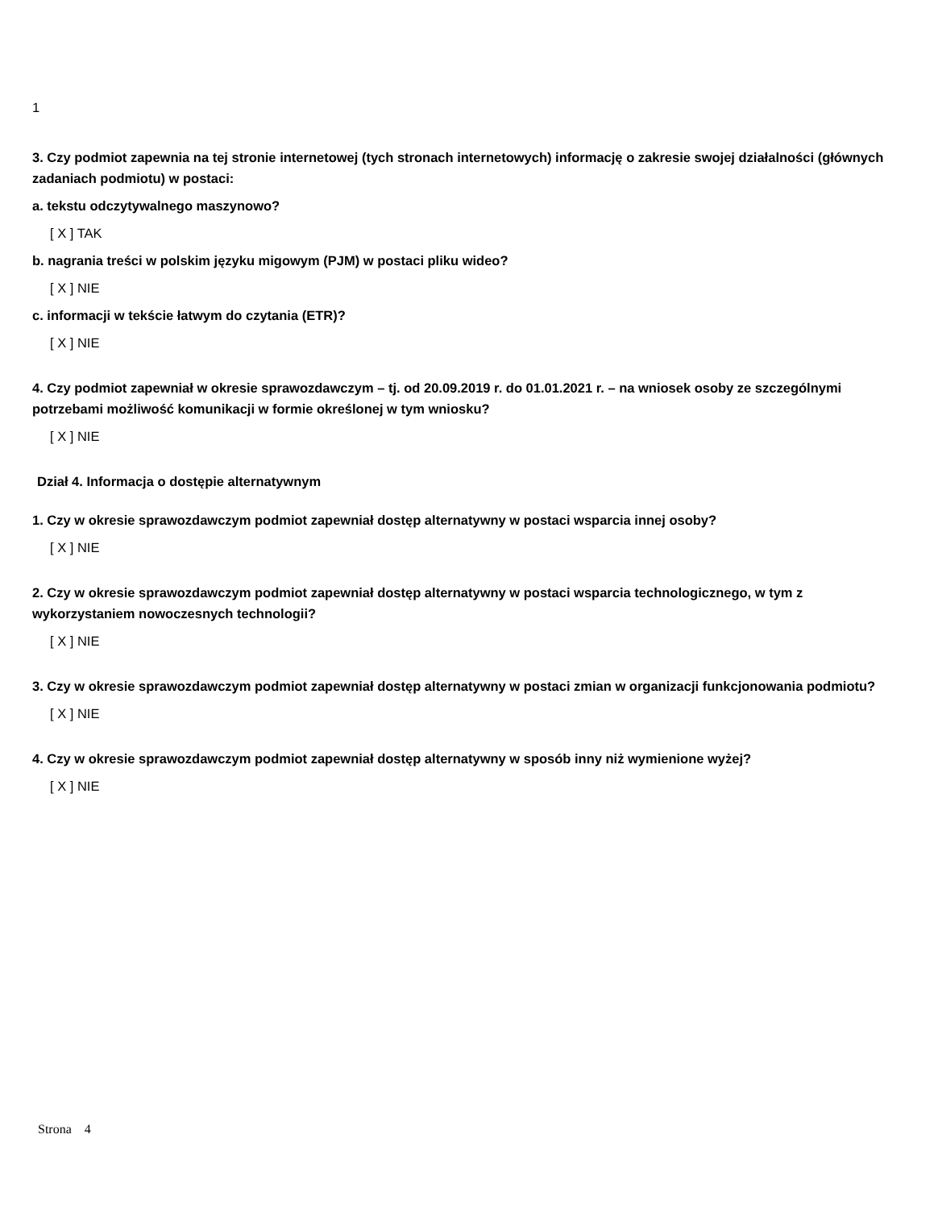1
3. Czy podmiot zapewnia na tej stronie internetowej (tych stronach internetowych) informację o zakresie swojej działalności (głównych zadaniach podmiotu) w postaci:
a. tekstu odczytywalnego maszynowo?
[ X ] TAK
b. nagrania treści w polskim języku migowym (PJM) w postaci pliku wideo?
[ X ] NIE
c. informacji w tekście łatwym do czytania (ETR)?
[ X ] NIE
4. Czy podmiot zapewniał w okresie sprawozdawczym – tj. od 20.09.2019 r. do 01.01.2021 r. – na wniosek osoby ze szczególnymi potrzebami możliwość komunikacji w formie określonej w tym wniosku?
[ X ] NIE
Dział 4. Informacja o dostępie alternatywnym
1. Czy w okresie sprawozdawczym podmiot zapewniał dostęp alternatywny w postaci wsparcia innej osoby?
[ X ] NIE
2. Czy w okresie sprawozdawczym podmiot zapewniał dostęp alternatywny w postaci wsparcia technologicznego, w tym z wykorzystaniem nowoczesnych technologii?
[ X ] NIE
3. Czy w okresie sprawozdawczym podmiot zapewniał dostęp alternatywny w postaci zmian w organizacji funkcjonowania podmiotu?
[ X ] NIE
4. Czy w okresie sprawozdawczym podmiot zapewniał dostęp alternatywny w sposób inny niż wymienione wyżej?
[ X ] NIE
Strona 4